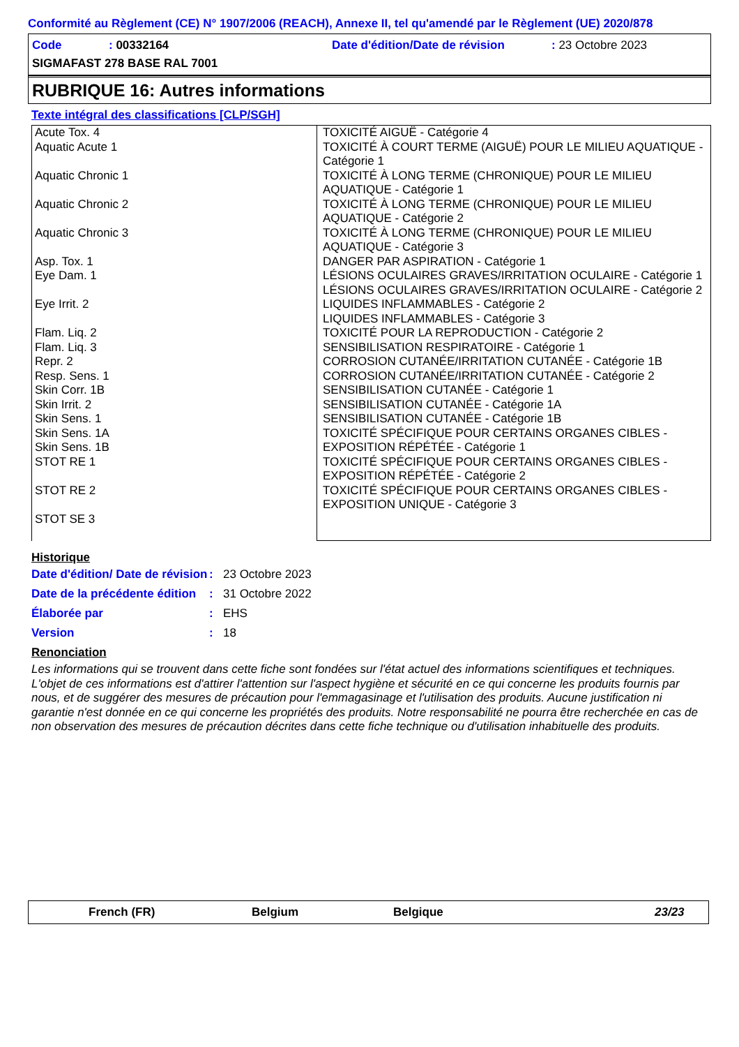Conformité au Règlement (CE) N° 1907/2006 (REACH), Annexe II, tel qu'amendé par le Règlement (UE) 2020/878
Code: 00332164 Date d'édition/Date de révision: 23 Octobre 2023
SIGMAFAST 278 BASE RAL 7001
RUBRIQUE 16: Autres informations
Texte intégral des classifications [CLP/SGH]
| Acute Tox. 4 Aquatic Acute 1 Aquatic Chronic 1 Aquatic Chronic 2 Aquatic Chronic 3 Asp. Tox. 1 Eye Dam. 1 Eye Irrit. 2 Flam. Liq. 2 Flam. Liq. 3 Repr. 2 Resp. Sens. 1 Skin Corr. 1B Skin Irrit. 2 Skin Sens. 1 Skin Sens. 1A Skin Sens. 1B STOT RE 1 STOT RE 2 STOT SE 3 | TOXICITÉ AIGUË - Catégorie 4 TOXICITÉ À COURT TERME (AIGUË) POUR LE MILIEU AQUATIQUE - Catégorie 1 TOXICITÉ À LONG TERME (CHRONIQUE) POUR LE MILIEU AQUATIQUE - Catégorie 1 TOXICITÉ À LONG TERME (CHRONIQUE) POUR LE MILIEU AQUATIQUE - Catégorie 2 TOXICITÉ À LONG TERME (CHRONIQUE) POUR LE MILIEU AQUATIQUE - Catégorie 3 DANGER PAR ASPIRATION - Catégorie 1 LÉSIONS OCULAIRES GRAVES/IRRITATION OCULAIRE - Catégorie 1 LÉSIONS OCULAIRES GRAVES/IRRITATION OCULAIRE - Catégorie 2 LIQUIDES INFLAMMABLES - Catégorie 2 LIQUIDES INFLAMMABLES - Catégorie 3 TOXICITÉ POUR LA REPRODUCTION - Catégorie 2 SENSIBILISATION RESPIRATOIRE - Catégorie 1 CORROSION CUTANÉE/IRRITATION CUTANÉE - Catégorie 1B CORROSION CUTANÉE/IRRITATION CUTANÉE - Catégorie 2 SENSIBILISATION CUTANÉE - Catégorie 1 SENSIBILISATION CUTANÉE - Catégorie 1A SENSIBILISATION CUTANÉE - Catégorie 1B TOXICITÉ SPÉCIFIQUE POUR CERTAINS ORGANES CIBLES - EXPOSITION RÉPÉTÉE - Catégorie 1 TOXICITÉ SPÉCIFIQUE POUR CERTAINS ORGANES CIBLES - EXPOSITION RÉPÉTÉE - Catégorie 2 TOXICITÉ SPÉCIFIQUE POUR CERTAINS ORGANES CIBLES - EXPOSITION UNIQUE - Catégorie 3 |
Historique
Date d'édition/ Date de révision: 23 Octobre 2023
Date de la précédente édition: 31 Octobre 2022
Élaborée par: EHS
Version: 18
Renonciation
Les informations qui se trouvent dans cette fiche sont fondées sur l'état actuel des informations scientifiques et techniques. L'objet de ces informations est d'attirer l'attention sur l'aspect hygiène et sécurité en ce qui concerne les produits fournis par nous, et de suggérer des mesures de précaution pour l'emmagasinage et l'utilisation des produits. Aucune justification ni garantie n'est donnée en ce qui concerne les propriétés des produits. Notre responsabilité ne pourra être recherchée en cas de non observation des mesures de précaution décrites dans cette fiche technique ou d'utilisation inhabituelle des produits.
French (FR) Belgium Belgique 23/23